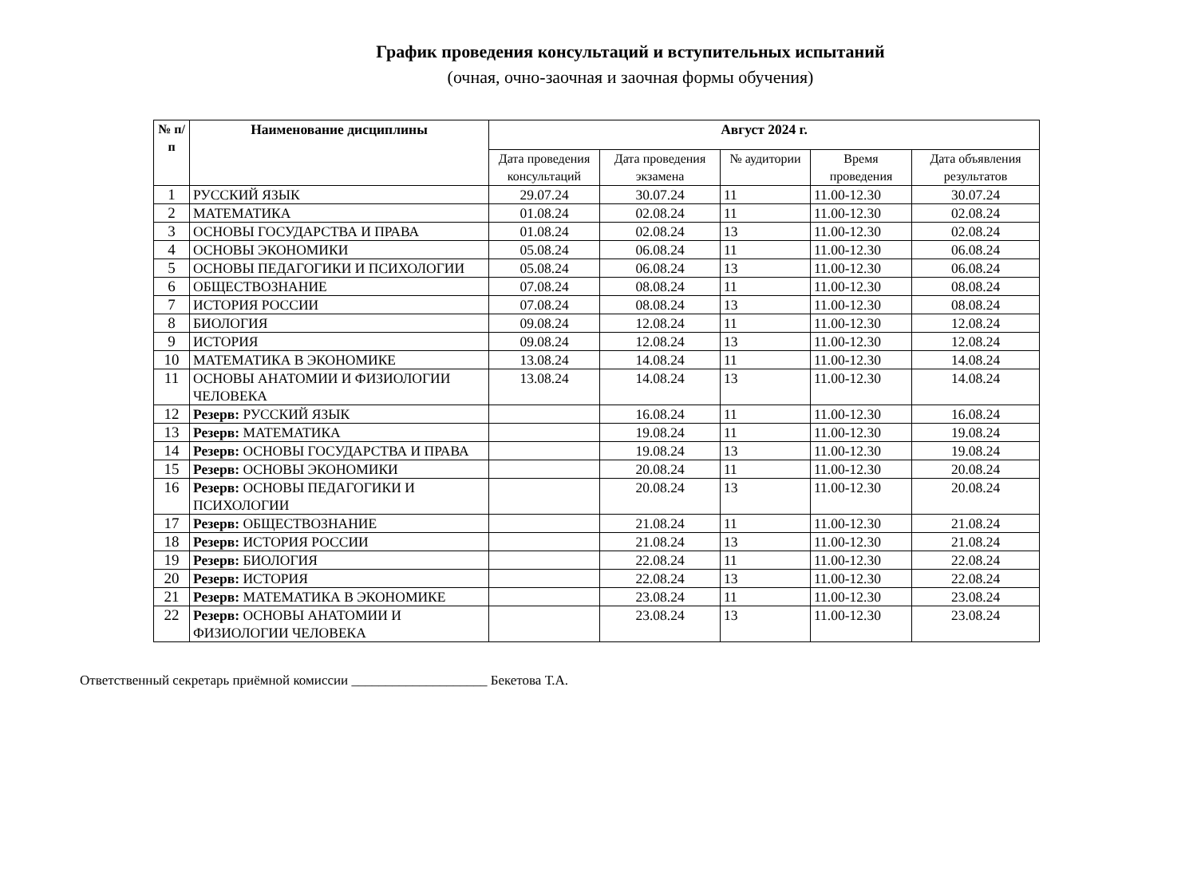График проведения консультаций и вступительных испытаний
(очная, очно-заочная и заочная формы обучения)
| № п/ п | Наименование дисциплины | Август 2024 г. | | | | |
| --- | --- | --- | --- | --- | --- | --- |
| | | Дата проведения консультаций | Дата проведения экзамена | № аудитории | Время проведения | Дата объявления результатов |
| 1 | РУССКИЙ ЯЗЫК | 29.07.24 | 30.07.24 | 11 | 11.00-12.30 | 30.07.24 |
| 2 | МАТЕМАТИКА | 01.08.24 | 02.08.24 | 11 | 11.00-12.30 | 02.08.24 |
| 3 | ОСНОВЫ ГОСУДАРСТВА И ПРАВА | 01.08.24 | 02.08.24 | 13 | 11.00-12.30 | 02.08.24 |
| 4 | ОСНОВЫ ЭКОНОМИКИ | 05.08.24 | 06.08.24 | 11 | 11.00-12.30 | 06.08.24 |
| 5 | ОСНОВЫ ПЕДАГОГИКИ И ПСИХОЛОГИИ | 05.08.24 | 06.08.24 | 13 | 11.00-12.30 | 06.08.24 |
| 6 | ОБЩЕСТВОЗНАНИЕ | 07.08.24 | 08.08.24 | 11 | 11.00-12.30 | 08.08.24 |
| 7 | ИСТОРИЯ РОССИИ | 07.08.24 | 08.08.24 | 13 | 11.00-12.30 | 08.08.24 |
| 8 | БИОЛОГИЯ | 09.08.24 | 12.08.24 | 11 | 11.00-12.30 | 12.08.24 |
| 9 | ИСТОРИЯ | 09.08.24 | 12.08.24 | 13 | 11.00-12.30 | 12.08.24 |
| 10 | МАТЕМАТИКА В ЭКОНОМИКЕ | 13.08.24 | 14.08.24 | 11 | 11.00-12.30 | 14.08.24 |
| 11 | ОСНОВЫ АНАТОМИИ И ФИЗИОЛОГИИ ЧЕЛОВЕКА | 13.08.24 | 14.08.24 | 13 | 11.00-12.30 | 14.08.24 |
| 12 | Резерв: РУССКИЙ ЯЗЫК | | 16.08.24 | 11 | 11.00-12.30 | 16.08.24 |
| 13 | Резерв: МАТЕМАТИКА | | 19.08.24 | 11 | 11.00-12.30 | 19.08.24 |
| 14 | Резерв: ОСНОВЫ ГОСУДАРСТВА И ПРАВА | | 19.08.24 | 13 | 11.00-12.30 | 19.08.24 |
| 15 | Резерв: ОСНОВЫ ЭКОНОМИКИ | | 20.08.24 | 11 | 11.00-12.30 | 20.08.24 |
| 16 | Резерв: ОСНОВЫ ПЕДАГОГИКИ И ПСИХОЛОГИИ | | 20.08.24 | 13 | 11.00-12.30 | 20.08.24 |
| 17 | Резерв: ОБЩЕСТВОЗНАНИЕ | | 21.08.24 | 11 | 11.00-12.30 | 21.08.24 |
| 18 | Резерв: ИСТОРИЯ РОССИИ | | 21.08.24 | 13 | 11.00-12.30 | 21.08.24 |
| 19 | Резерв: БИОЛОГИЯ | | 22.08.24 | 11 | 11.00-12.30 | 22.08.24 |
| 20 | Резерв: ИСТОРИЯ | | 22.08.24 | 13 | 11.00-12.30 | 22.08.24 |
| 21 | Резерв: МАТЕМАТИКА В ЭКОНОМИКЕ | | 23.08.24 | 11 | 11.00-12.30 | 23.08.24 |
| 22 | Резерв: ОСНОВЫ АНАТОМИИ И ФИЗИОЛОГИИ ЧЕЛОВЕКА | | 23.08.24 | 13 | 11.00-12.30 | 23.08.24 |
Ответственный секретарь приёмной комиссии ____________________ Бекетова Т.А.